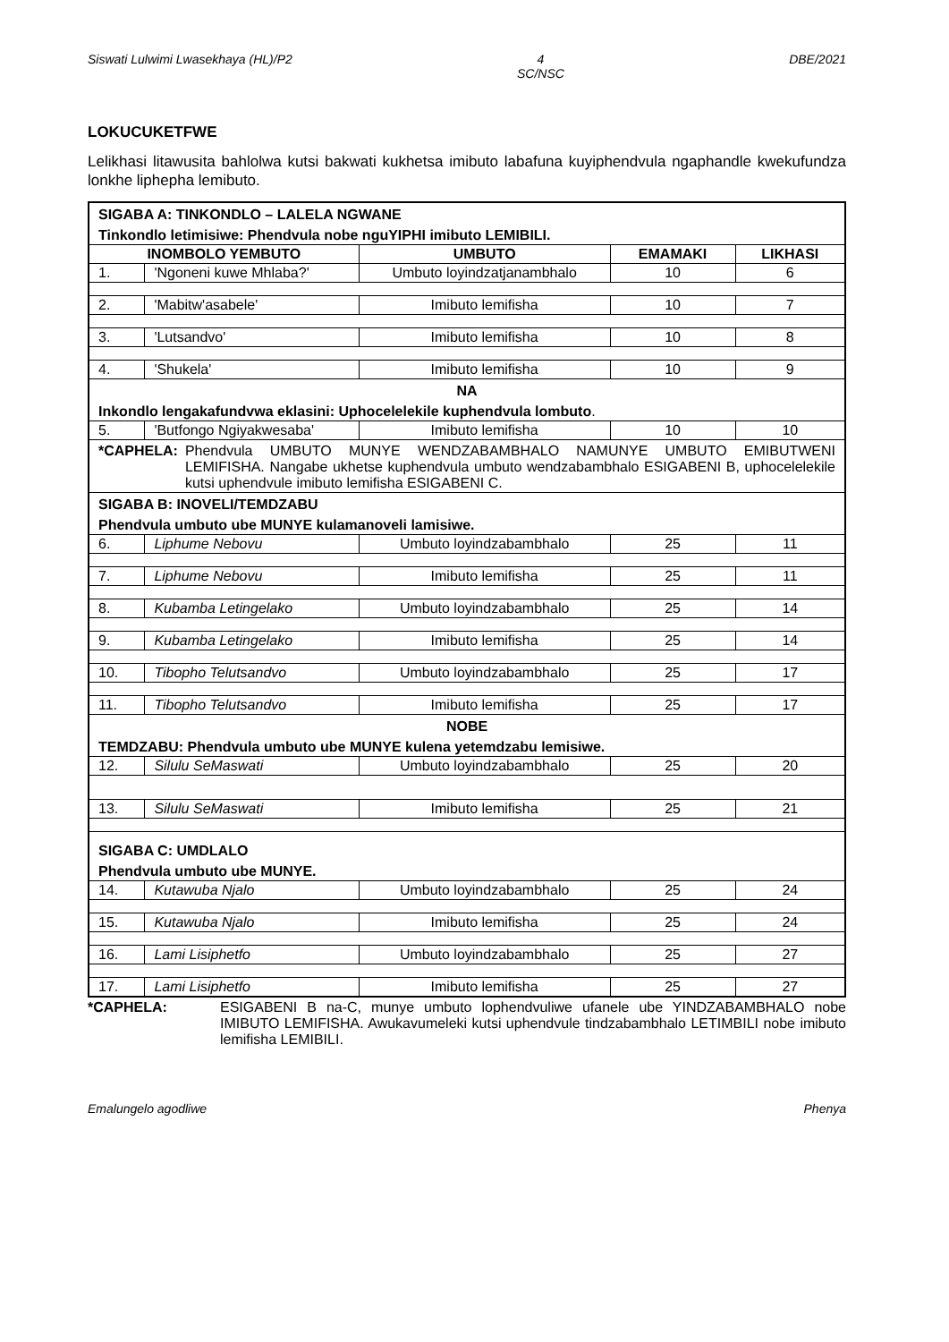Siswati Lulwimi Lwasekhaya (HL)/P2 4
SC/NSC DBE/2021
LOKUCUKETFWE
Lelikhasi litawusita bahlolwa kutsi bakwati kukhetsa imibuto labafuna kuyiphendvula ngaphandle kwekufundza lonkhe liphepha lemibuto.
| SIGABA A: TINKONDLO – LALELA NGWANE | | | | |
| Tinkondlo letimisiwe: Phendvula nobe nguYIPHI imibuto LEMIBILI. | | | | |
| INOMBOLO YEMBUTO | | UMBUTO | EMAMAKI | LIKHASI |
| 1. | 'Ngoneni kuwe Mhlaba?' | Umbuto loyindzatjanambhalo | 10 | 6 |
| 2. | 'Mabitw'asabele' | Imibuto lemifisha | 10 | 7 |
| 3. | 'Lutsandvo' | Imibuto lemifisha | 10 | 8 |
| 4. | 'Shukela' | Imibuto lemifisha | 10 | 9 |
| NA | | | | |
| Inkondlo lengakafundvwa eklasini: Uphocelelekile kuphendvula lombuto . | | | | |
| 5. | 'Butfongo Ngiyakwesaba' | Imibuto lemifisha | 10 | 10 |
| *CAPHELA: Phendvula UMBUTO MUNYE WENDZABAMBHALO NAMUNYE UMBUTO EMIBUTWENI LEMIFISHA. Nangabe ukhetse kuphendvula umbuto wendzabambhalo ESIGABENI B, uphocelelekile kutsi uphendvule imibuto lemifisha ESIGABENI C. | | | | |
| SIGABA B: INOVELI/TEMDZABU | | | | |
| Phendvula umbuto ube MUNYE kulamanoveli lamisiwe. | | | | |
| 6. | Liphume Nebovu | Umbuto loyindzabambhalo | 25 | 11 |
| 7. | Liphume Nebovu | Imibuto lemifisha | 25 | 11 |
| 8. | Kubamba Letingelako | Umbuto loyindzabambhalo | 25 | 14 |
| 9. | Kubamba Letingelako | Imibuto lemifisha | 25 | 14 |
| 10. | Tibopho Telutsandvo | Umbuto loyindzabambhalo | 25 | 17 |
| 11. | Tibopho Telutsandvo | Imibuto lemifisha | 25 | 17 |
| NOBE | | | | |
| TEMDZABU: Phendvula umbuto ube MUNYE kulena yetemdzabu lemisiwe. | | | | |
| 12. | Silulu SeMaswati | Umbuto loyindzabambhalo | 25 | 20 |
| 13. | Silulu SeMaswati | Imibuto lemifisha | 25 | 21 |
| SIGABA C: UMDLALO | | | | |
| Phendvula umbuto ube MUNYE. | | | | |
| 14. | Kutawuba Njalo | Umbuto loyindzabambhalo | 25 | 24 |
| 15. | Kutawuba Njalo | Imibuto lemifisha | 25 | 24 |
| 16. | Lami Lisiphetfo | Umbuto loyindzabambhalo | 25 | 27 |
| 17. | Lami Lisiphetfo | Imibuto lemifisha | 25 | 27 |
*CAPHELA: ESIGABENI B na-C, munye umbuto lophendvuliwe ufanele ube YINDZABAMBHALO nobe IMIBUTO LEMIFISHA. Awukavumeleki kutsi uphendvule tindzabambhalo LETIMBILI nobe imibuto lemifisha LEMIBILI.
Emalungelo agodliwe Phenya